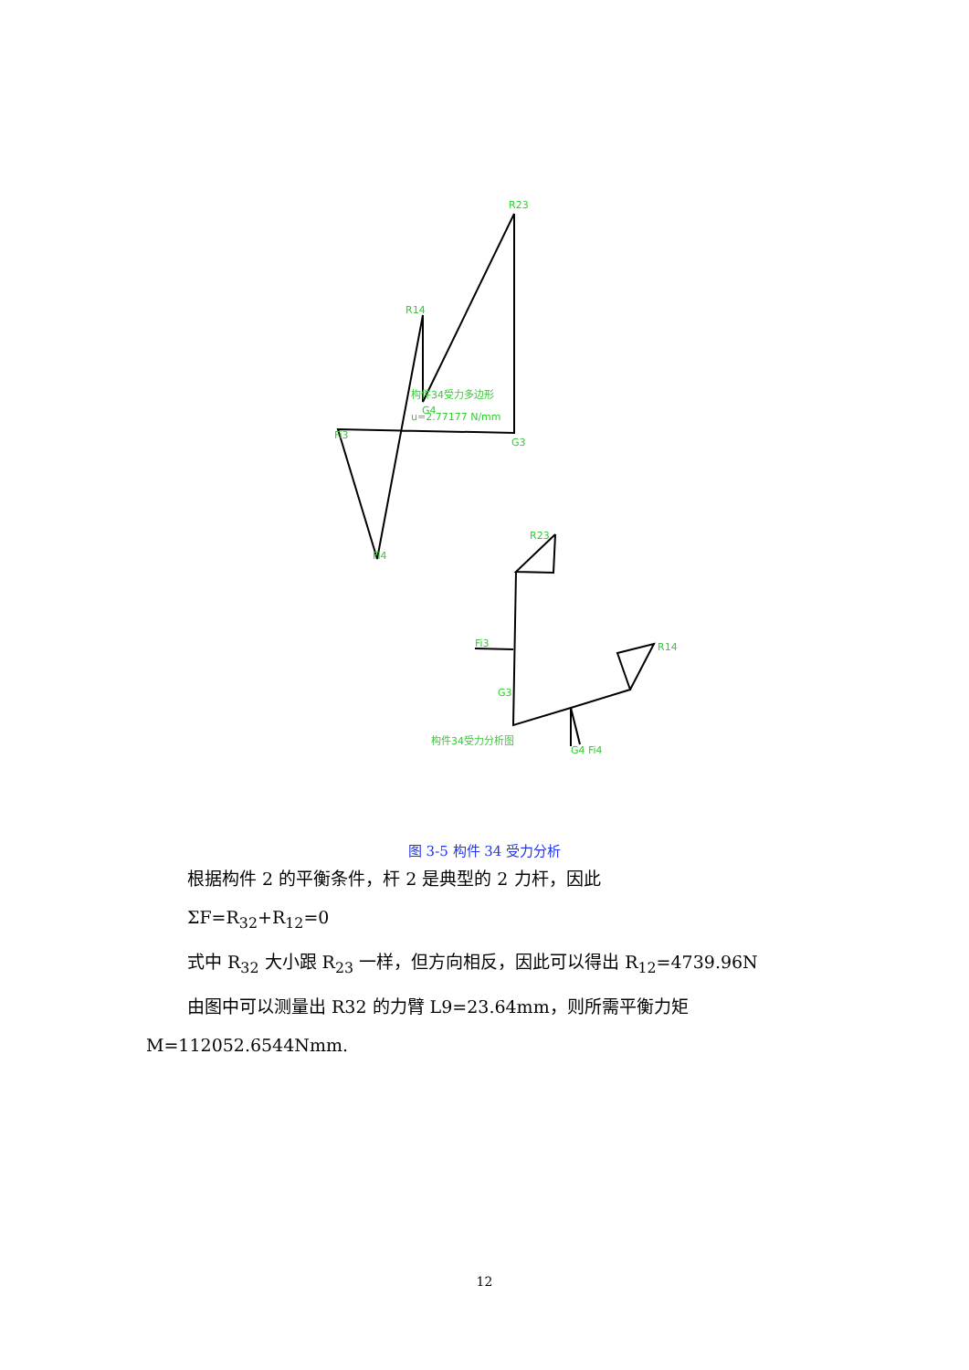R23
R14
构件34受力多边形
G4
u=2.77177 N/mm
Fi3
G3
Fi4
R23
Fi3
R14
G3
构件34受力分析图
G4 Fi4
图 3-5 构件 34 受力分析
根据构件 2 的平衡条件，杆 2 是典型的 2 力杆，因此
ΣF=R<sub>32</sub>+R<sub>12</sub>=0
式中 R<sub>32</sub> 大小跟 R<sub>23</sub> 一样，但方向相反，因此可以得出 R<sub>12</sub>=4739.96N
由图中可以测量出 R32 的力臂 L9=23.64mm，则所需平衡力矩
M=112052.6544Nmm.
12